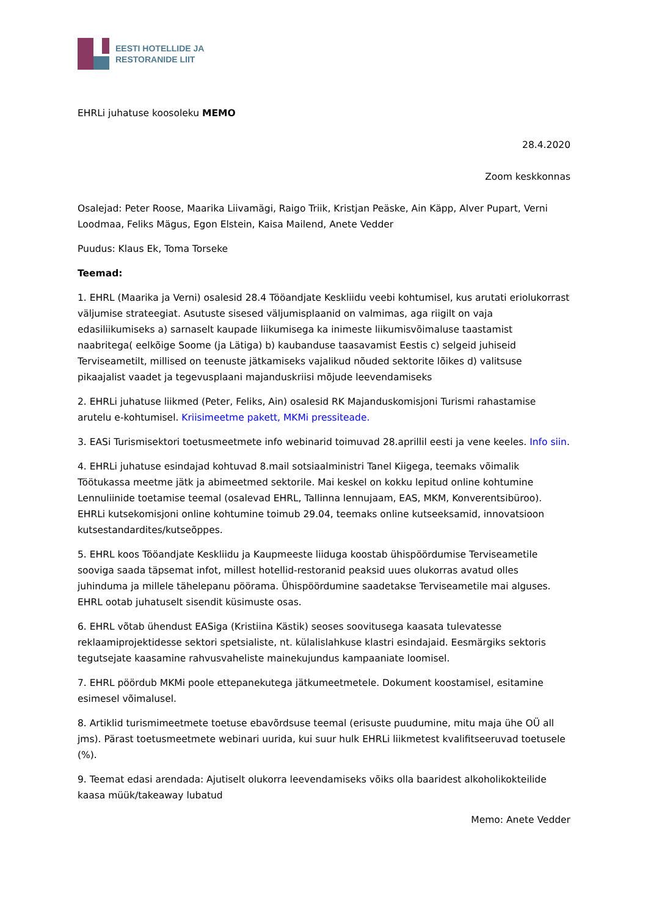EESTI HOTELLIDE JA
RESTORANIDE LIIT
EHRLi juhatuse koosoleku MEMO
28.4.2020
Zoom keskkonnas
Osalejad: Peter Roose, Maarika Liivamägi, Raigo Triik, Kristjan Peäske, Ain Käpp, Alver Pupart, Verni Loodmaa, Feliks Mägus, Egon Elstein, Kaisa Mailend, Anete Vedder
Puudus: Klaus Ek, Toma Torseke
Teemad:
1. EHRL (Maarika ja Verni) osalesid 28.4 Tööandjate Keskliidu veebi kohtumisel, kus arutati eriolukorrast väljumise strateegiat. Asutuste sisesed väljumisplaanid on valmimas, aga riigilt on vaja edasiliikumiseks a) sarnaselt kaupade liikumisega ka inimeste liikumisvõimaluse taastamist naabritega( eelkõige Soome (ja Lätiga) b) kaubanduse taasavamist Eestis c) selgeid juhiseid Terviseametilt, millised on teenuste jätkamiseks vajalikud nõuded sektorite lõikes d) valitsuse pikaajalist vaadet ja tegevusplaani majanduskriisi mõjude leevendamiseks
2. EHRLi juhatuse liikmed (Peter, Feliks, Ain) osalesid RK Majanduskomisjoni Turismi rahastamise arutelu e-kohtumisel. Kriisimeetme pakett, MKMi pressiteade.
3. EASi Turismisektori toetusmeetmete info webinarid toimuvad 28.aprillil eesti ja vene keeles. Info siin.
4. EHRLi juhatuse esindajad kohtuvad 8.mail sotsiaalministri Tanel Kiigega, teemaks võimalik Töötukassa meetme jätk ja abimeetmed sektorile. Mai keskel on kokku lepitud online kohtumine Lennuliinide toetamise teemal (osalevad EHRL, Tallinna lennujaam, EAS, MKM, Konverentsibüroo). EHRLi kutsekomisjoni online kohtumine toimub 29.04, teemaks online kutseeksamid, innovatsioon kutsestandardites/kutseõppes.
5. EHRL koos Tööandjate Keskliidu ja Kaupmeeste liiduga koostab ühispöördumise Terviseametile sooviga saada täpsemat infot, millest hotellid-restoranid peaksid uues olukorras avatud olles juhinduma ja millele tähelepanu pöörama. Ühispöördumine saadetakse Terviseametile mai alguses. EHRL ootab juhatuselt sisendit küsimuste osas.
6. EHRL võtab ühendust EASiga (Kristiina Kästik) seoses soovitusega kaasata tulevatesse reklaamiprojektidesse sektori spetsialiste, nt. külalislahkuse klastri esindajaid. Eesmärgiks sektoris tegutsejate kaasamine rahvusvaheliste mainekujundus kampaaniate loomisel.
7. EHRL pöördub MKMi poole ettepanekutega jätkumeetmetele. Dokument koostamisel, esitamine esimesel võimalusel.
8. Artiklid turismimeetmete toetuse ebavõrdsuse teemal (erisuste puudumine, mitu maja ühe OÜ all jms). Pärast toetusmeetmete webinari uurida, kui suur hulk EHRLi liikmetest kvalifitseeruvad toetusele (%).
9. Teemat edasi arendada: Ajutiselt olukorra leevendamiseks võiks olla baaridest alkoholikokteilide kaasa müük/takeaway lubatud
Memo: Anete Vedder